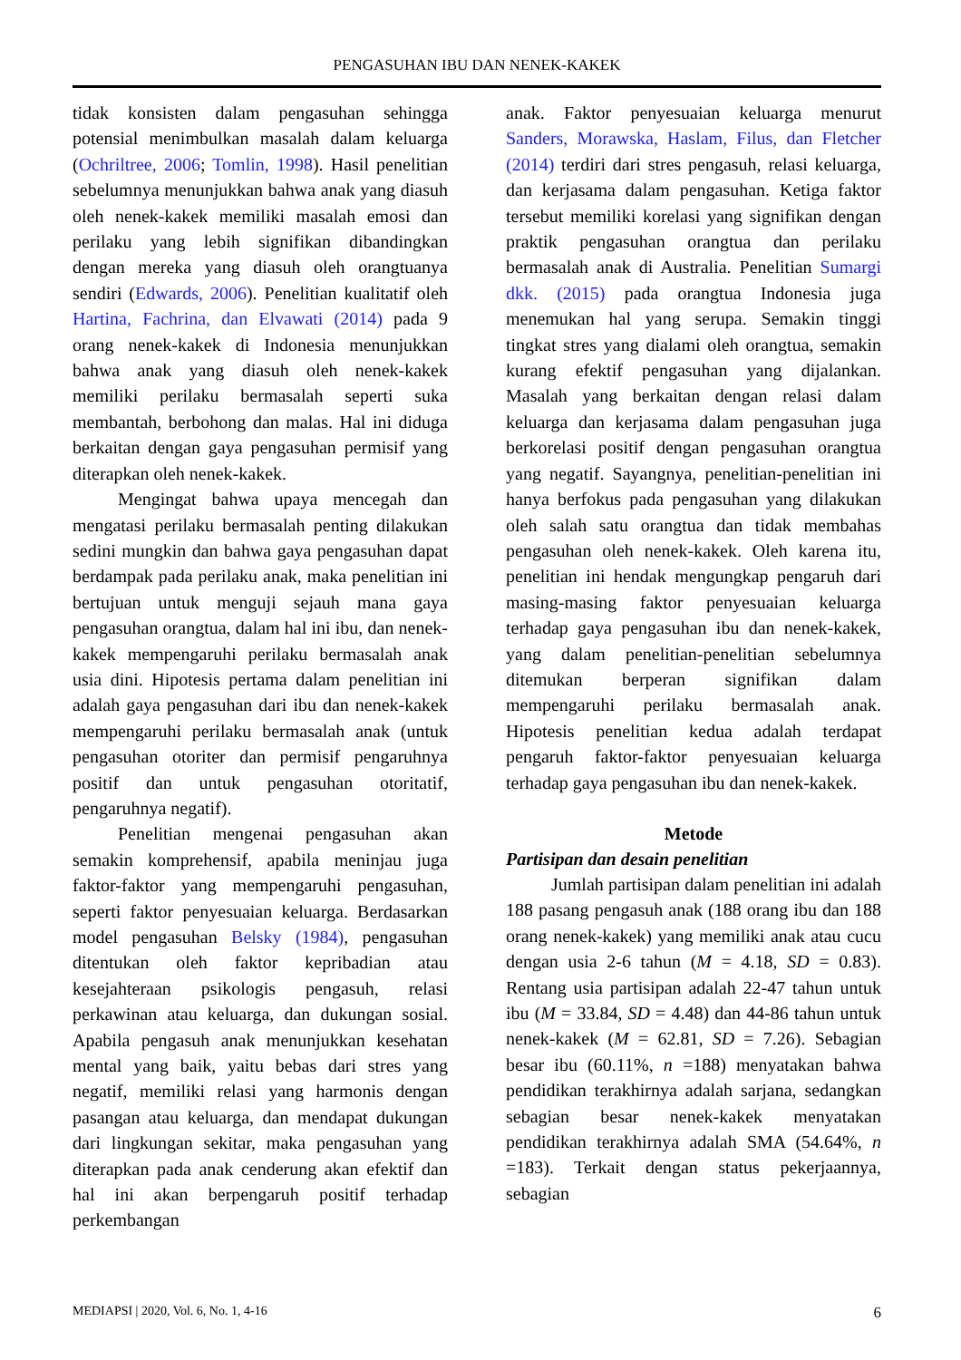PENGASUHAN IBU DAN NENEK-KAKEK
tidak konsisten dalam pengasuhan sehingga potensial menimbulkan masalah dalam keluarga (Ochriltree, 2006; Tomlin, 1998). Hasil penelitian sebelumnya menunjukkan bahwa anak yang diasuh oleh nenek-kakek memiliki masalah emosi dan perilaku yang lebih signifikan dibandingkan dengan mereka yang diasuh oleh orangtuanya sendiri (Edwards, 2006). Penelitian kualitatif oleh Hartina, Fachrina, dan Elvawati (2014) pada 9 orang nenek-kakek di Indonesia menunjukkan bahwa anak yang diasuh oleh nenek-kakek memiliki perilaku bermasalah seperti suka membantah, berbohong dan malas. Hal ini diduga berkaitan dengan gaya pengasuhan permisif yang diterapkan oleh nenek-kakek.
Mengingat bahwa upaya mencegah dan mengatasi perilaku bermasalah penting dilakukan sedini mungkin dan bahwa gaya pengasuhan dapat berdampak pada perilaku anak, maka penelitian ini bertujuan untuk menguji sejauh mana gaya pengasuhan orangtua, dalam hal ini ibu, dan nenek-kakek mempengaruhi perilaku bermasalah anak usia dini. Hipotesis pertama dalam penelitian ini adalah gaya pengasuhan dari ibu dan nenek-kakek mempengaruhi perilaku bermasalah anak (untuk pengasuhan otoriter dan permisif pengaruhnya positif dan untuk pengasuhan otoritatif, pengaruhnya negatif).
Penelitian mengenai pengasuhan akan semakin komprehensif, apabila meninjau juga faktor-faktor yang mempengaruhi pengasuhan, seperti faktor penyesuaian keluarga. Berdasarkan model pengasuhan Belsky (1984), pengasuhan ditentukan oleh faktor kepribadian atau kesejahteraan psikologis pengasuh, relasi perkawinan atau keluarga, dan dukungan sosial. Apabila pengasuh anak menunjukkan kesehatan mental yang baik, yaitu bebas dari stres yang negatif, memiliki relasi yang harmonis dengan pasangan atau keluarga, dan mendapat dukungan dari lingkungan sekitar, maka pengasuhan yang diterapkan pada anak cenderung akan efektif dan hal ini akan berpengaruh positif terhadap perkembangan
anak. Faktor penyesuaian keluarga menurut Sanders, Morawska, Haslam, Filus, dan Fletcher (2014) terdiri dari stres pengasuh, relasi keluarga, dan kerjasama dalam pengasuhan. Ketiga faktor tersebut memiliki korelasi yang signifikan dengan praktik pengasuhan orangtua dan perilaku bermasalah anak di Australia. Penelitian Sumargi dkk. (2015) pada orangtua Indonesia juga menemukan hal yang serupa. Semakin tinggi tingkat stres yang dialami oleh orangtua, semakin kurang efektif pengasuhan yang dijalankan. Masalah yang berkaitan dengan relasi dalam keluarga dan kerjasama dalam pengasuhan juga berkorelasi positif dengan pengasuhan orangtua yang negatif. Sayangnya, penelitian-penelitian ini hanya berfokus pada pengasuhan yang dilakukan oleh salah satu orangtua dan tidak membahas pengasuhan oleh nenek-kakek. Oleh karena itu, penelitian ini hendak mengungkap pengaruh dari masing-masing faktor penyesuaian keluarga terhadap gaya pengasuhan ibu dan nenek-kakek, yang dalam penelitian-penelitian sebelumnya ditemukan berperan signifikan dalam mempengaruhi perilaku bermasalah anak. Hipotesis penelitian kedua adalah terdapat pengaruh faktor-faktor penyesuaian keluarga terhadap gaya pengasuhan ibu dan nenek-kakek.
Metode
Partisipan dan desain penelitian
Jumlah partisipan dalam penelitian ini adalah 188 pasang pengasuh anak (188 orang ibu dan 188 orang nenek-kakek) yang memiliki anak atau cucu dengan usia 2-6 tahun (M = 4.18, SD = 0.83). Rentang usia partisipan adalah 22-47 tahun untuk ibu (M = 33.84, SD = 4.48) dan 44-86 tahun untuk nenek-kakek (M = 62.81, SD = 7.26). Sebagian besar ibu (60.11%, n =188) menyatakan bahwa pendidikan terakhirnya adalah sarjana, sedangkan sebagian besar nenek-kakek menyatakan pendidikan terakhirnya adalah SMA (54.64%, n =183). Terkait dengan status pekerjaannya, sebagian
MEDIAPSI | 2020, Vol. 6, No. 1, 4-16 6